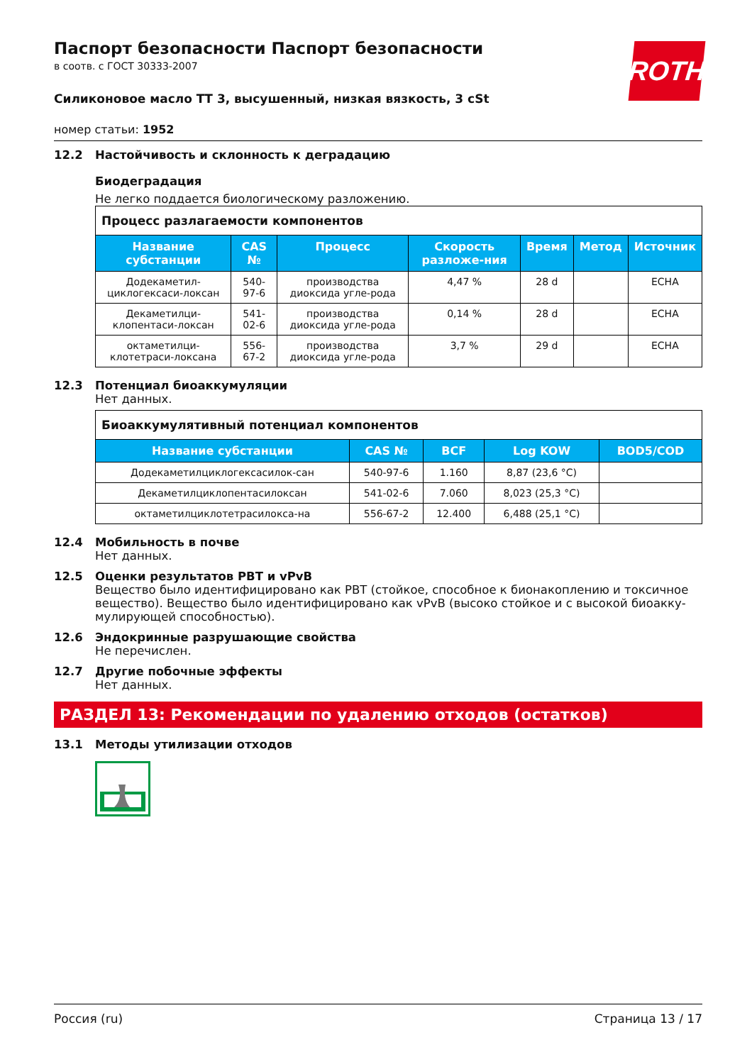ROTH
Паспорт безопасности Паспорт безопасности
в соотв. с ГОСТ 30333-2007
Силиконовое масло ТТ 3, высушенный, низкая вязкость, 3 cSt
номер статьи: 1952
12.2 Настойчивость и склонность к деградацию
Биодеградация
Не легко поддается биологическому разложению.
| Процесс разлагаемости компонентов | | | | | | |
| Название субстанции | CAS № | Процесс | Скорость разложе-ния | Время | Метод | Источник |
| Додекаметил-циклогексаси-локсан | 540-97-6 | производства диоксида угле-рода | 4,47 % | 28 d | | ECHA |
| Декаметилци-клопентаси-локсан | 541-02-6 | производства диоксида угле-рода | 0,14 % | 28 d | | ECHA |
| октаметилци-клотетраси-локсана | 556-67-2 | производства диоксида угле-рода | 3,7 % | 29 d | | ECHA |
12.3 Потенциал биоаккумуляции
Нет данных.
| Биоаккумулятивный потенциал компонентов | | | | |
| Название субстанции | CAS № | BCF | Log KOW | BOD5/COD |
| Додекаметилциклогексасилок-сан | 540-97-6 | 1.160 | 8,87 (23,6 °C) | |
| Декаметилциклопентасилоксан | 541-02-6 | 7.060 | 8,023 (25,3 °C) | |
| октаметилциклотетрасилокса-на | 556-67-2 | 12.400 | 6,488 (25,1 °C) | |
12.4 Мобильность в почве
Нет данных.
12.5 Оценки результатов PBT и vPvB
Вещество было идентифицировано как PBT (стойкое, способное к бионакоплению и токсичное вещество). Вещество было идентифицировано как vPvB (высоко стойкое и с высокой биоакку-мулирующей способностью).
12.6 Эндокринные разрушающие свойства
Не перечислен.
12.7 Другие побочные эффекты
Нет данных.
РАЗДЕЛ 13: Рекомендации по удалению отходов (остатков)
13.1 Методы утилизации отходов
Россия (ru) Страница 13 / 17